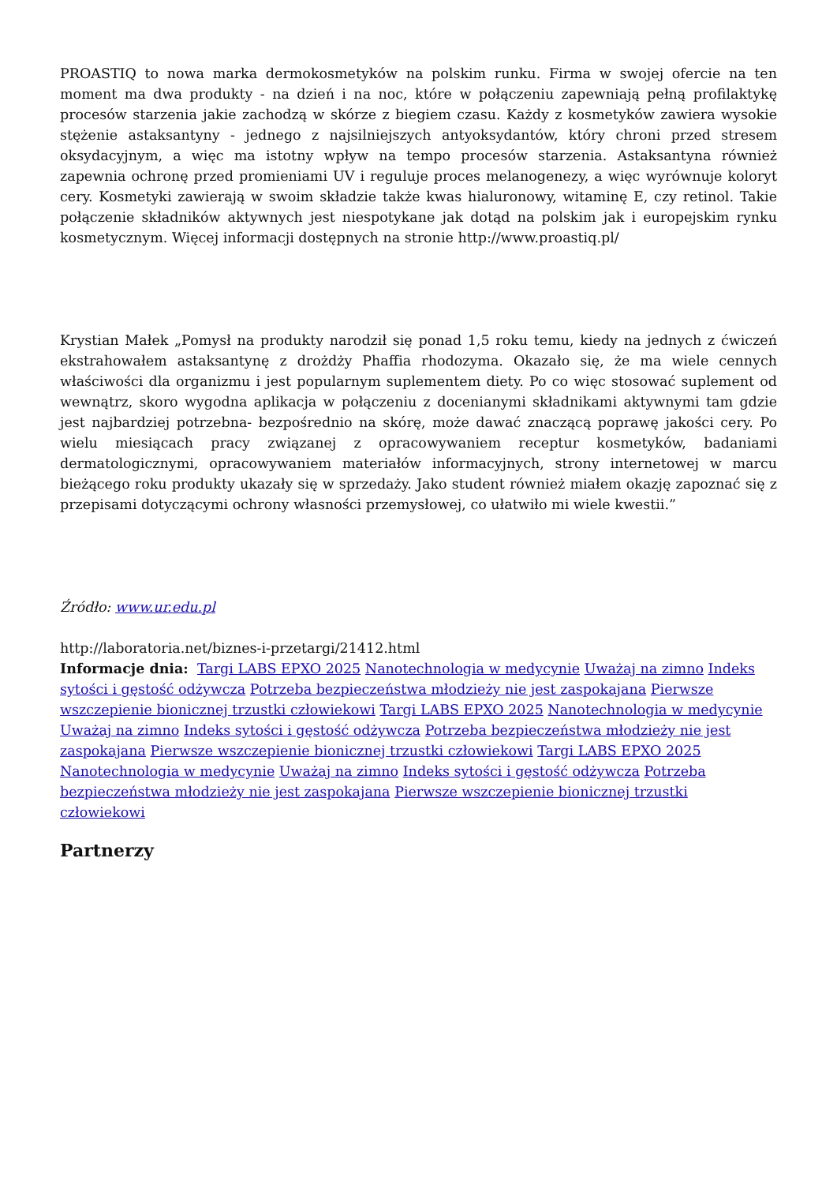PROASTIQ to nowa marka dermokosmetyków na polskim runku. Firma w swojej ofercie na ten moment ma dwa produkty - na dzień i na noc, które w połączeniu zapewniają pełną profilaktykę procesów starzenia jakie zachodzą w skórze z biegiem czasu. Każdy z kosmetyków zawiera wysokie stężenie astaksantyny - jednego z najsilniejszych antyoksydantów, który chroni przed stresem oksydacyjnym, a więc ma istotny wpływ na tempo procesów starzenia. Astaksantyna również zapewnia ochronę przed promieniami UV i reguluje proces melanogenezy, a więc wyrównuje koloryt cery. Kosmetyki zawierają w swoim składzie także kwas hialuronowy, witaminę E, czy retinol. Takie połączenie składników aktywnych jest niespotykane jak dotąd na polskim jak i europejskim rynku kosmetycznym. Więcej informacji dostępnych na stronie http://www.proastiq.pl/
Krystian Małek „Pomysł na produkty narodził się ponad 1,5 roku temu, kiedy na jednych z ćwiczeń ekstrahowałem astaksantynę z drożdży Phaffia rhodozyma. Okazało się, że ma wiele cennych właściwości dla organizmu i jest popularnym suplementem diety. Po co więc stosować suplement od wewnątrz, skoro wygodna aplikacja w połączeniu z docenianymi składnikami aktywnymi tam gdzie jest najbardziej potrzebna- bezpośrednio na skórę, może dawać znaczącą poprawę jakości cery. Po wielu miesiącach pracy związanej z opracowywaniem receptur kosmetyków, badaniami dermatologicznymi, opracowywaniem materiałów informacyjnych, strony internetowej w marcu bieżącego roku produkty ukazały się w sprzedaży. Jako student również miałem okazję zapoznać się z przepisami dotyczącymi ochrony własności przemysłowej, co ułatwiło mi wiele kwestii.”
Źródło: www.ur.edu.pl
http://laboratoria.net/biznes-i-przetargi/21412.html
Informacje dnia: Targi LABS EPXO 2025 Nanotechnologia w medycynie Uważaj na zimno Indeks sytości i gęstość odżywcza Potrzeba bezpieczeństwa młodzieży nie jest zaspokajana Pierwsze wszczepienie bionicznej trzustki człowiekowi Targi LABS EPXO 2025 Nanotechnologia w medycynie Uważaj na zimno Indeks sytości i gęstość odżywcza Potrzeba bezpieczeństwa młodzieży nie jest zaspokajana Pierwsze wszczepienie bionicznej trzustki człowiekowi Targi LABS EPXO 2025 Nanotechnologia w medycynie Uważaj na zimno Indeks sytości i gęstość odżywcza Potrzeba bezpieczeństwa młodzieży nie jest zaspokajana Pierwsze wszczepienie bionicznej trzustki człowiekowi
Partnerzy